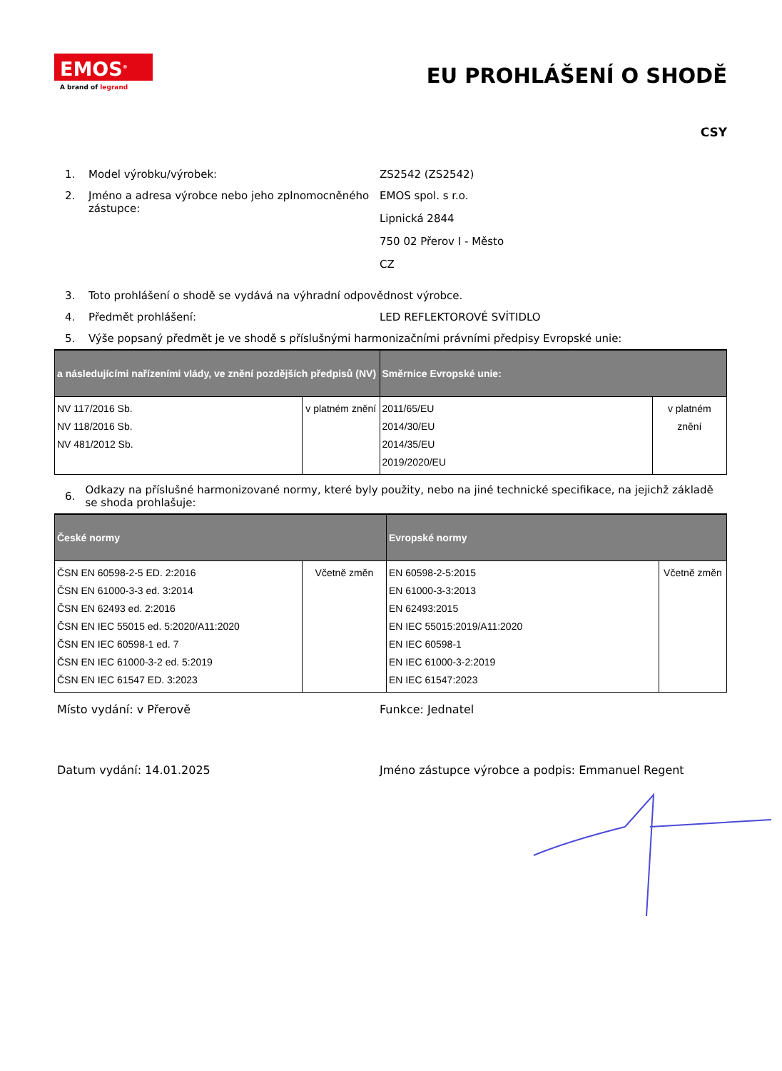EMOS<sup>®</sup>
A brand of legrand
EU PROHLÁŠENÍ O SHODĚ
CSY
1. Model výrobku/výrobek: ZS2542 (ZS2542)
2. Jméno a adresa výrobce nebo jeho zplnomocněného zástupce:
EMOS spol. s r.o.
Lipnická 2844
750 02 Přerov I - Město
CZ
3. Toto prohlášení o shodě se vydává na výhradní odpovědnost výrobce.
4. Předmět prohlášení: LED REFLEKTOROVÉ SVÍTIDLO
5. Výše popsaný předmět je ve shodě s příslušnými harmonizačními právními předpisy Evropské unie:
| a následujícími nařízeními vlády, ve znění pozdějších předpisů (NV) | | Směrnice Evropské unie: | |
| --- | --- | --- | --- |
| NV 117/2016 Sb. NV 118/2016 Sb. NV 481/2012 Sb. | v platném znění | 2011/65/EU 2014/30/EU 2014/35/EU 2019/2020/EU | v platném znění |
6. Odkazy na příslušné harmonizované normy, které byly použity, nebo na jiné technické specifikace, na jejichž základě se shoda prohlašuje:
| České normy | | Evropské normy | |
| --- | --- | --- | --- |
| ČSN EN 60598-2-5 ED. 2:2016 ČSN EN 61000-3-3 ed. 3:2014 ČSN EN 62493 ed. 2:2016 ČSN EN IEC 55015 ed. 5:2020/A11:2020 ČSN EN IEC 60598-1 ed. 7 ČSN EN IEC 61000-3-2 ed. 5:2019 ČSN EN IEC 61547 ED. 3:2023 | Včetně změn | EN 60598-2-5:2015 EN 61000-3-3:2013 EN 62493:2015 EN IEC 55015:2019/A11:2020 EN IEC 60598-1 EN IEC 61000-3-2:2019 EN IEC 61547:2023 | Včetně změn |
Místo vydání: v Přerově Funkce: Jednatel
Datum vydání: 14.01.2025 Jméno zástupce výrobce a podpis: Emmanuel Regent